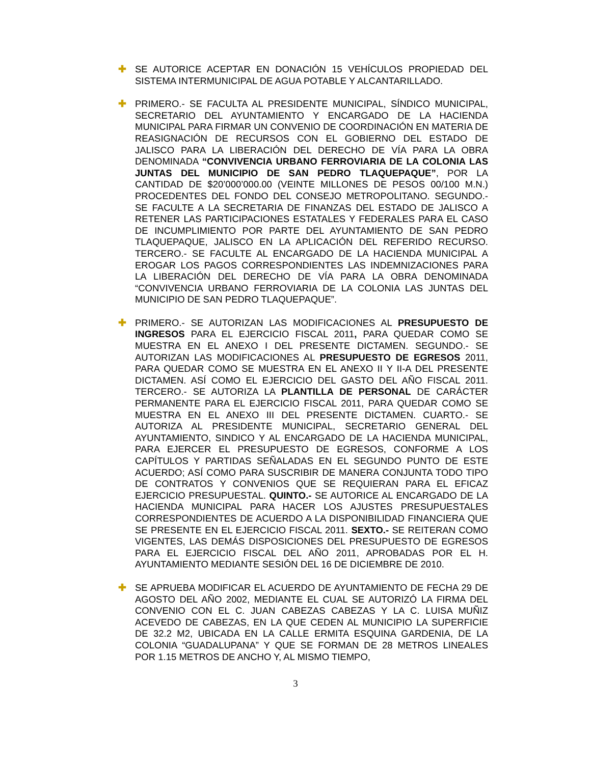✚ SE AUTORICE ACEPTAR EN DONACIÓN 15 VEHÍCULOS PROPIEDAD DEL SISTEMA INTERMUNICIPAL DE AGUA POTABLE Y ALCANTARILLADO.
✚ PRIMERO.- SE FACULTA AL PRESIDENTE MUNICIPAL, SÍNDICO MUNICIPAL, SECRETARIO DEL AYUNTAMIENTO Y ENCARGADO DE LA HACIENDA MUNICIPAL PARA FIRMAR UN CONVENIO DE COORDINACIÓN EN MATERIA DE REASIGNACIÓN DE RECURSOS CON EL GOBIERNO DEL ESTADO DE JALISCO PARA LA LIBERACIÓN DEL DERECHO DE VÍA PARA LA OBRA DENOMINADA “CONVIVENCIA URBANO FERROVIARIA DE LA COLONIA LAS JUNTAS DEL MUNICIPIO DE SAN PEDRO TLAQUEPAQUE”, POR LA CANTIDAD DE $20’000’000.00 (VEINTE MILLONES DE PESOS 00/100 M.N.) PROCEDENTES DEL FONDO DEL CONSEJO METROPOLITANO. SEGUNDO.- SE FACULTE A LA SECRETARIA DE FINANZAS DEL ESTADO DE JALISCO A RETENER LAS PARTICIPACIONES ESTATALES Y FEDERALES PARA EL CASO DE INCUMPLIMIENTO POR PARTE DEL AYUNTAMIENTO DE SAN PEDRO TLAQUEPAQUE, JALISCO EN LA APLICACIÓN DEL REFERIDO RECURSO. TERCERO.- SE FACULTE AL ENCARGADO DE LA HACIENDA MUNICIPAL A EROGAR LOS PAGOS CORRESPONDIENTES LAS INDEMNIZACIONES PARA LA LIBERACIÓN DEL DERECHO DE VÍA PARA LA OBRA DENOMINADA “CONVIVENCIA URBANO FERROVIARIA DE LA COLONIA LAS JUNTAS DEL MUNICIPIO DE SAN PEDRO TLAQUEPAQUE”.
✚ PRIMERO.- SE AUTORIZAN LAS MODIFICACIONES AL PRESUPUESTO DE INGRESOS PARA EL EJERCICIO FISCAL 2011, PARA QUEDAR COMO SE MUESTRA EN EL ANEXO I DEL PRESENTE DICTAMEN. SEGUNDO.- SE AUTORIZAN LAS MODIFICACIONES AL PRESUPUESTO DE EGRESOS 2011, PARA QUEDAR COMO SE MUESTRA EN EL ANEXO II Y II-A DEL PRESENTE DICTAMEN. ASÍ COMO EL EJERCICIO DEL GASTO DEL AÑO FISCAL 2011. TERCERO.- SE AUTORIZA LA PLANTILLA DE PERSONAL DE CARÁCTER PERMANENTE PARA EL EJERCICIO FISCAL 2011, PARA QUEDAR COMO SE MUESTRA EN EL ANEXO III DEL PRESENTE DICTAMEN. CUARTO.- SE AUTORIZA AL PRESIDENTE MUNICIPAL, SECRETARIO GENERAL DEL AYUNTAMIENTO, SINDICO Y AL ENCARGADO DE LA HACIENDA MUNICIPAL, PARA EJERCER EL PRESUPUESTO DE EGRESOS, CONFORME A LOS CAPÍTULOS Y PARTIDAS SEÑALADAS EN EL SEGUNDO PUNTO DE ESTE ACUERDO; ASÍ COMO PARA SUSCRIBIR DE MANERA CONJUNTA TODO TIPO DE CONTRATOS Y CONVENIOS QUE SE REQUIERAN PARA EL EFICAZ EJERCICIO PRESUPUESTAL. QUINTO.- SE AUTORICE AL ENCARGADO DE LA HACIENDA MUNICIPAL PARA HACER LOS AJUSTES PRESUPUESTALES CORRESPONDIENTES DE ACUERDO A LA DISPONIBILIDAD FINANCIERA QUE SE PRESENTE EN EL EJERCICIO FISCAL 2011. SEXTO.- SE REITERAN COMO VIGENTES, LAS DEMÁS DISPOSICIONES DEL PRESUPUESTO DE EGRESOS PARA EL EJERCICIO FISCAL DEL AÑO 2011, APROBADAS POR EL H. AYUNTAMIENTO MEDIANTE SESIÓN DEL 16 DE DICIEMBRE DE 2010.
✚ SE APRUEBA MODIFICAR EL ACUERDO DE AYUNTAMIENTO DE FECHA 29 DE AGOSTO DEL AÑO 2002, MEDIANTE EL CUAL SE AUTORIZÓ LA FIRMA DEL CONVENIO CON EL C. JUAN CABEZAS CABEZAS Y LA C. LUISA MUÑIZ ACEVEDO DE CABEZAS, EN LA QUE CEDEN AL MUNICIPIO LA SUPERFICIE DE 32.2 M2, UBICADA EN LA CALLE ERMITA ESQUINA GARDENIA, DE LA COLONIA “GUADALUPANA” Y QUE SE FORMAN DE 28 METROS LINEALES POR 1.15 METROS DE ANCHO Y, AL MISMO TIEMPO,
3